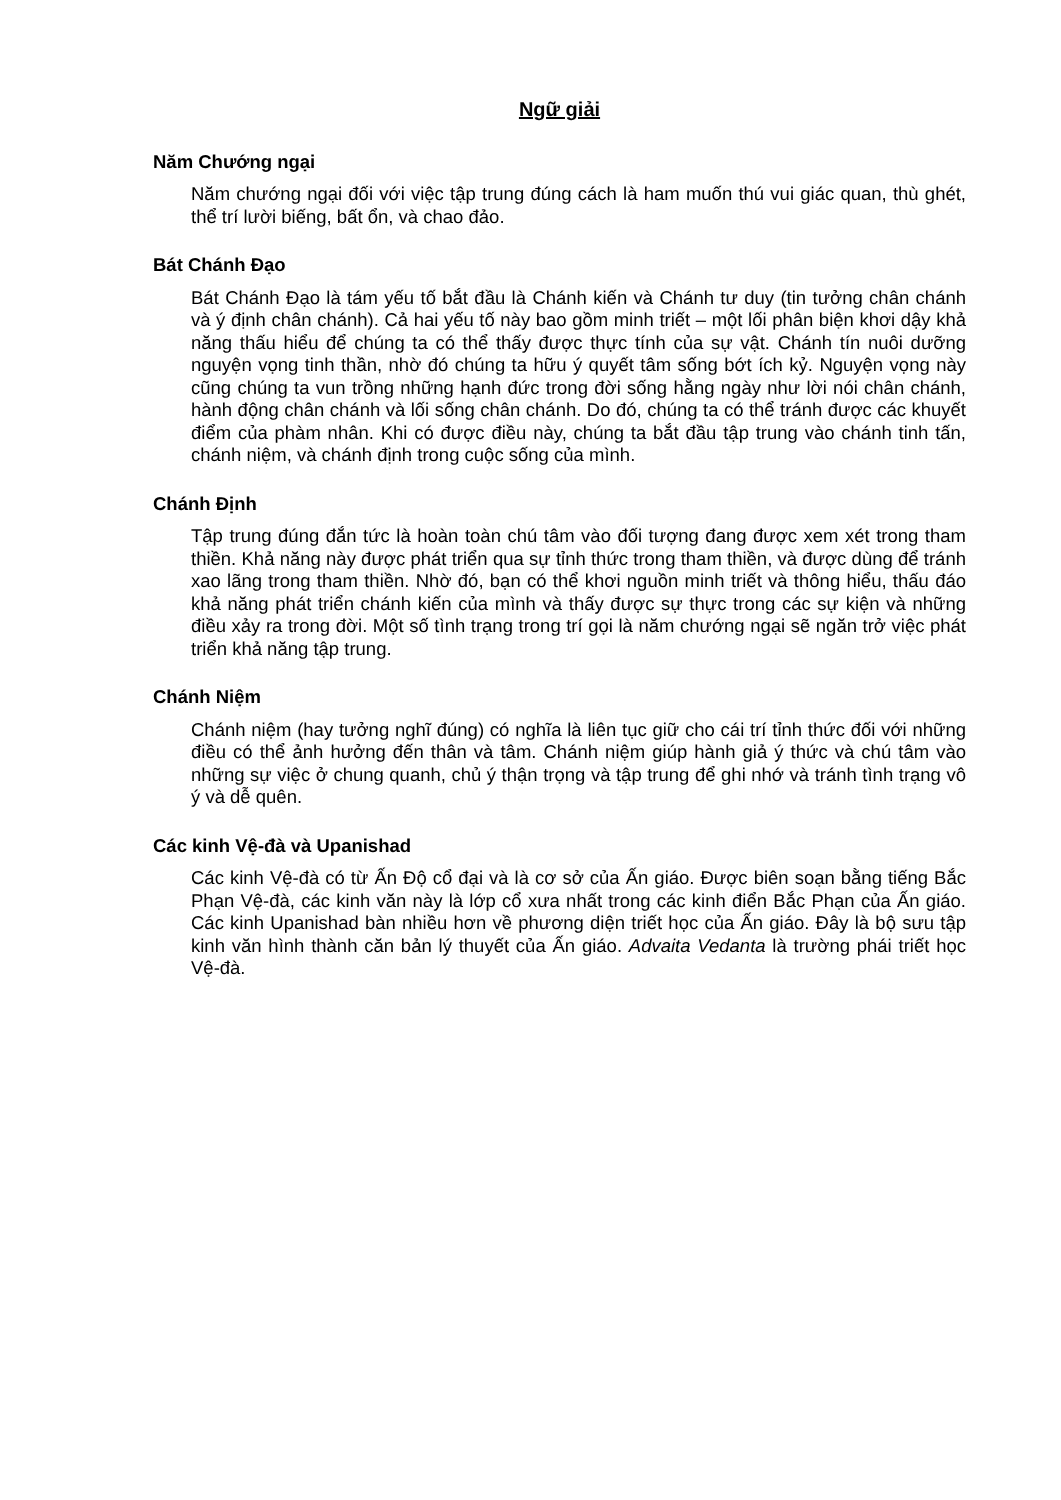Ngữ giải
Năm Chướng ngại
Năm chướng ngại đối với việc tập trung đúng cách là ham muốn thú vui giác quan, thù ghét, thể trí lười biếng, bất ổn, và chao đảo.
Bát Chánh Đạo
Bát Chánh Đạo là tám yếu tố bắt đầu là Chánh kiến và Chánh tư duy (tin tưởng chân chánh và ý định chân chánh). Cả hai yếu tố này bao gồm minh triết – một lối phân biện khơi dậy khả năng thấu hiểu để chúng ta có thể thấy được thực tính của sự vật. Chánh tín nuôi dưỡng nguyện vọng tinh thần, nhờ đó chúng ta hữu ý quyết tâm sống bớt ích kỷ. Nguyện vọng này cũng chúng ta vun trồng những hạnh đức trong đời sống hằng ngày như lời nói chân chánh, hành động chân chánh và lối sống chân chánh. Do đó, chúng ta có thể tránh được các khuyết điểm của phàm nhân. Khi có được điều này, chúng ta bắt đầu tập trung vào chánh tinh tấn, chánh niệm, và chánh định trong cuộc sống của mình.
Chánh Định
Tập trung đúng đắn tức là hoàn toàn chú tâm vào đối tượng đang được xem xét trong tham thiền. Khả năng này được phát triển qua sự tỉnh thức trong tham thiền, và được dùng để tránh xao lãng trong tham thiền. Nhờ đó, bạn có thể khơi nguồn minh triết và thông hiểu, thấu đáo khả năng phát triển chánh kiến của mình và thấy được sự thực trong các sự kiện và những điều xảy ra trong đời. Một số tình trạng trong trí gọi là năm chướng ngại sẽ ngăn trở việc phát triển khả năng tập trung.
Chánh Niệm
Chánh niệm (hay tưởng nghĩ đúng) có nghĩa là liên tục giữ cho cái trí tỉnh thức đối với những điều có thể ảnh hưởng đến thân và tâm. Chánh niệm giúp hành giả ý thức và chú tâm vào những sự việc ở chung quanh, chủ ý thận trọng và tập trung để ghi nhớ và tránh tình trạng vô ý và dễ quên.
Các kinh Vệ-đà và Upanishad
Các kinh Vệ-đà có từ Ấn Độ cổ đại và là cơ sở của Ấn giáo. Được biên soạn bằng tiếng Bắc Phạn Vệ-đà, các kinh văn này là lớp cổ xưa nhất trong các kinh điển Bắc Phạn của Ấn giáo. Các kinh Upanishad bàn nhiều hơn về phương diện triết học của Ấn giáo. Đây là bộ sưu tập kinh văn hình thành căn bản lý thuyết của Ấn giáo. Advaita Vedanta là trường phái triết học Vệ-đà.